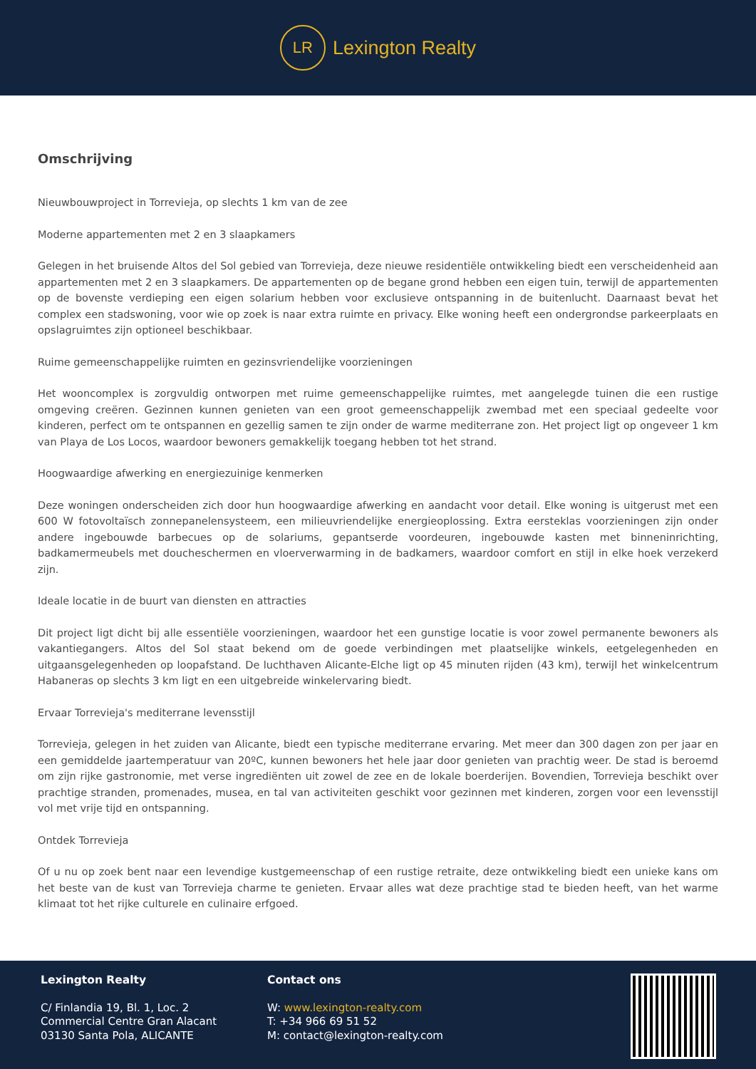LR
Lexington Realty
Omschrijving
Nieuwbouwproject in Torrevieja, op slechts 1 km van de zee
Moderne appartementen met 2 en 3 slaapkamers
Gelegen in het bruisende Altos del Sol gebied van Torrevieja, deze nieuwe residentiële ontwikkeling biedt een verscheidenheid aan appartementen met 2 en 3 slaapkamers. De appartementen op de begane grond hebben een eigen tuin, terwijl de appartementen op de bovenste verdieping een eigen solarium hebben voor exclusieve ontspanning in de buitenlucht. Daarnaast bevat het complex een stadswoning, voor wie op zoek is naar extra ruimte en privacy. Elke woning heeft een ondergrondse parkeerplaats en opslagruimtes zijn optioneel beschikbaar.
Ruime gemeenschappelijke ruimten en gezinsvriendelijke voorzieningen
Het wooncomplex is zorgvuldig ontworpen met ruime gemeenschappelijke ruimtes, met aangelegde tuinen die een rustige omgeving creëren. Gezinnen kunnen genieten van een groot gemeenschappelijk zwembad met een speciaal gedeelte voor kinderen, perfect om te ontspannen en gezellig samen te zijn onder de warme mediterrane zon. Het project ligt op ongeveer 1 km van Playa de Los Locos, waardoor bewoners gemakkelijk toegang hebben tot het strand.
Hoogwaardige afwerking en energiezuinige kenmerken
Deze woningen onderscheiden zich door hun hoogwaardige afwerking en aandacht voor detail. Elke woning is uitgerust met een 600 W fotovoltaïsch zonnepanelensysteem, een milieuvriendelijke energieoplossing. Extra eersteklas voorzieningen zijn onder andere ingebouwde barbecues op de solariums, gepantserde voordeuren, ingebouwde kasten met binneninrichting, badkamermeubels met doucheschermen en vloerverwarming in de badkamers, waardoor comfort en stijl in elke hoek verzekerd zijn.
Ideale locatie in de buurt van diensten en attracties
Dit project ligt dicht bij alle essentiële voorzieningen, waardoor het een gunstige locatie is voor zowel permanente bewoners als vakantiegangers. Altos del Sol staat bekend om de goede verbindingen met plaatselijke winkels, eetgelegenheden en uitgaansgelegenheden op loopafstand. De luchthaven Alicante-Elche ligt op 45 minuten rijden (43 km), terwijl het winkelcentrum Habaneras op slechts 3 km ligt en een uitgebreide winkelervaring biedt.
Ervaar Torrevieja's mediterrane levensstijl
Torrevieja, gelegen in het zuiden van Alicante, biedt een typische mediterrane ervaring. Met meer dan 300 dagen zon per jaar en een gemiddelde jaartemperatuur van 20ºC, kunnen bewoners het hele jaar door genieten van prachtig weer. De stad is beroemd om zijn rijke gastronomie, met verse ingrediënten uit zowel de zee en de lokale boerderijen. Bovendien, Torrevieja beschikt over prachtige stranden, promenades, musea, en tal van activiteiten geschikt voor gezinnen met kinderen, zorgen voor een levensstijl vol met vrije tijd en ontspanning.
Ontdek Torrevieja
Of u nu op zoek bent naar een levendige kustgemeenschap of een rustige retraite, deze ontwikkeling biedt een unieke kans om het beste van de kust van Torrevieja charme te genieten. Ervaar alles wat deze prachtige stad te bieden heeft, van het warme klimaat tot het rijke culturele en culinaire erfgoed.
Lexington Realty
C/ Finlandia 19, Bl. 1, Loc. 2
Commercial Centre Gran Alacant
03130 Santa Pola, ALICANTE
Contact ons
W: www.lexington-realty.com
T: +34 966 69 51 52
M: contact@lexington-realty.com